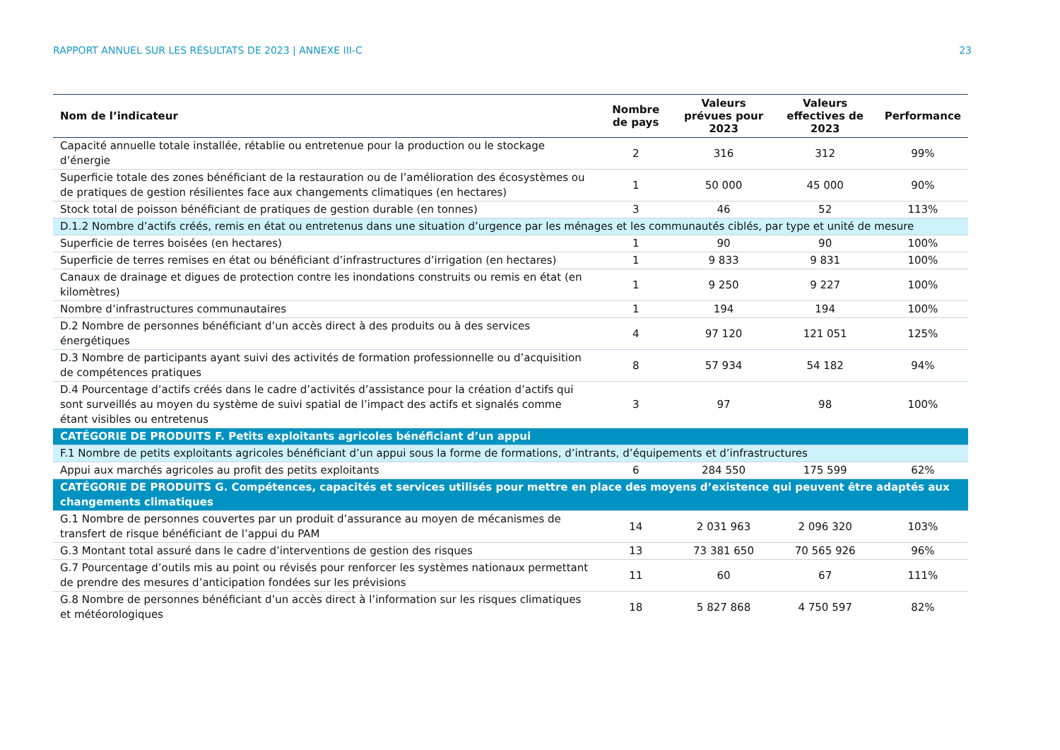RAPPORT ANNUEL SUR LES RÉSULTATS DE 2023 | ANNEXE III-C 23
| Nom de l’indicateur | Nombre de pays | Valeurs prévues pour 2023 | Valeurs effectives de 2023 | Performance |
| --- | --- | --- | --- | --- |
| Capacité annuelle totale installée, rétablie ou entretenue pour la production ou le stockage d’énergie | 2 | 316 | 312 | 99% |
| Superficie totale des zones bénéficiant de la restauration ou de l’amélioration des écosystèmes ou de pratiques de gestion résilientes face aux changements climatiques (en hectares) | 1 | 50 000 | 45 000 | 90% |
| Stock total de poisson bénéficiant de pratiques de gestion durable (en tonnes) | 3 | 46 | 52 | 113% |
| D.1.2 Nombre d’actifs créés, remis en état ou entretenus dans une situation d’urgence par les ménages et les communautés ciblés, par type et unité de mesure | | | | |
| Superficie de terres boisées (en hectares) | 1 | 90 | 90 | 100% |
| Superficie de terres remises en état ou bénéficiant d’infrastructures d’irrigation (en hectares) | 1 | 9 833 | 9 831 | 100% |
| Canaux de drainage et digues de protection contre les inondations construits ou remis en état (en kilomètres) | 1 | 9 250 | 9 227 | 100% |
| Nombre d’infrastructures communautaires | 1 | 194 | 194 | 100% |
| D.2 Nombre de personnes bénéficiant d’un accès direct à des produits ou à des services énergétiques | 4 | 97 120 | 121 051 | 125% |
| D.3 Nombre de participants ayant suivi des activités de formation professionnelle ou d’acquisition de compétences pratiques | 8 | 57 934 | 54 182 | 94% |
| D.4 Pourcentage d’actifs créés dans le cadre d’activités d’assistance pour la création d’actifs qui sont surveillés au moyen du système de suivi spatial de l’impact des actifs et signalés comme étant visibles ou entretenus | 3 | 97 | 98 | 100% |
| CATÉGORIE DE PRODUITS F. Petits exploitants agricoles bénéficiant d’un appui | | | | |
| F.1 Nombre de petits exploitants agricoles bénéficiant d’un appui sous la forme de formations, d’intrants, d’équipements et d’infrastructures | | | | |
| Appui aux marchés agricoles au profit des petits exploitants | 6 | 284 550 | 175 599 | 62% |
| CATÉGORIE DE PRODUITS G. Compétences, capacités et services utilisés pour mettre en place des moyens d’existence qui peuvent être adaptés aux changements climatiques | | | | |
| G.1 Nombre de personnes couvertes par un produit d’assurance au moyen de mécanismes de transfert de risque bénéficiant de l’appui du PAM | 14 | 2 031 963 | 2 096 320 | 103% |
| G.3 Montant total assuré dans le cadre d’interventions de gestion des risques | 13 | 73 381 650 | 70 565 926 | 96% |
| G.7 Pourcentage d’outils mis au point ou révisés pour renforcer les systèmes nationaux permettant de prendre des mesures d’anticipation fondées sur les prévisions | 11 | 60 | 67 | 111% |
| G.8 Nombre de personnes bénéficiant d’un accès direct à l’information sur les risques climatiques et météorologiques | 18 | 5 827 868 | 4 750 597 | 82% |